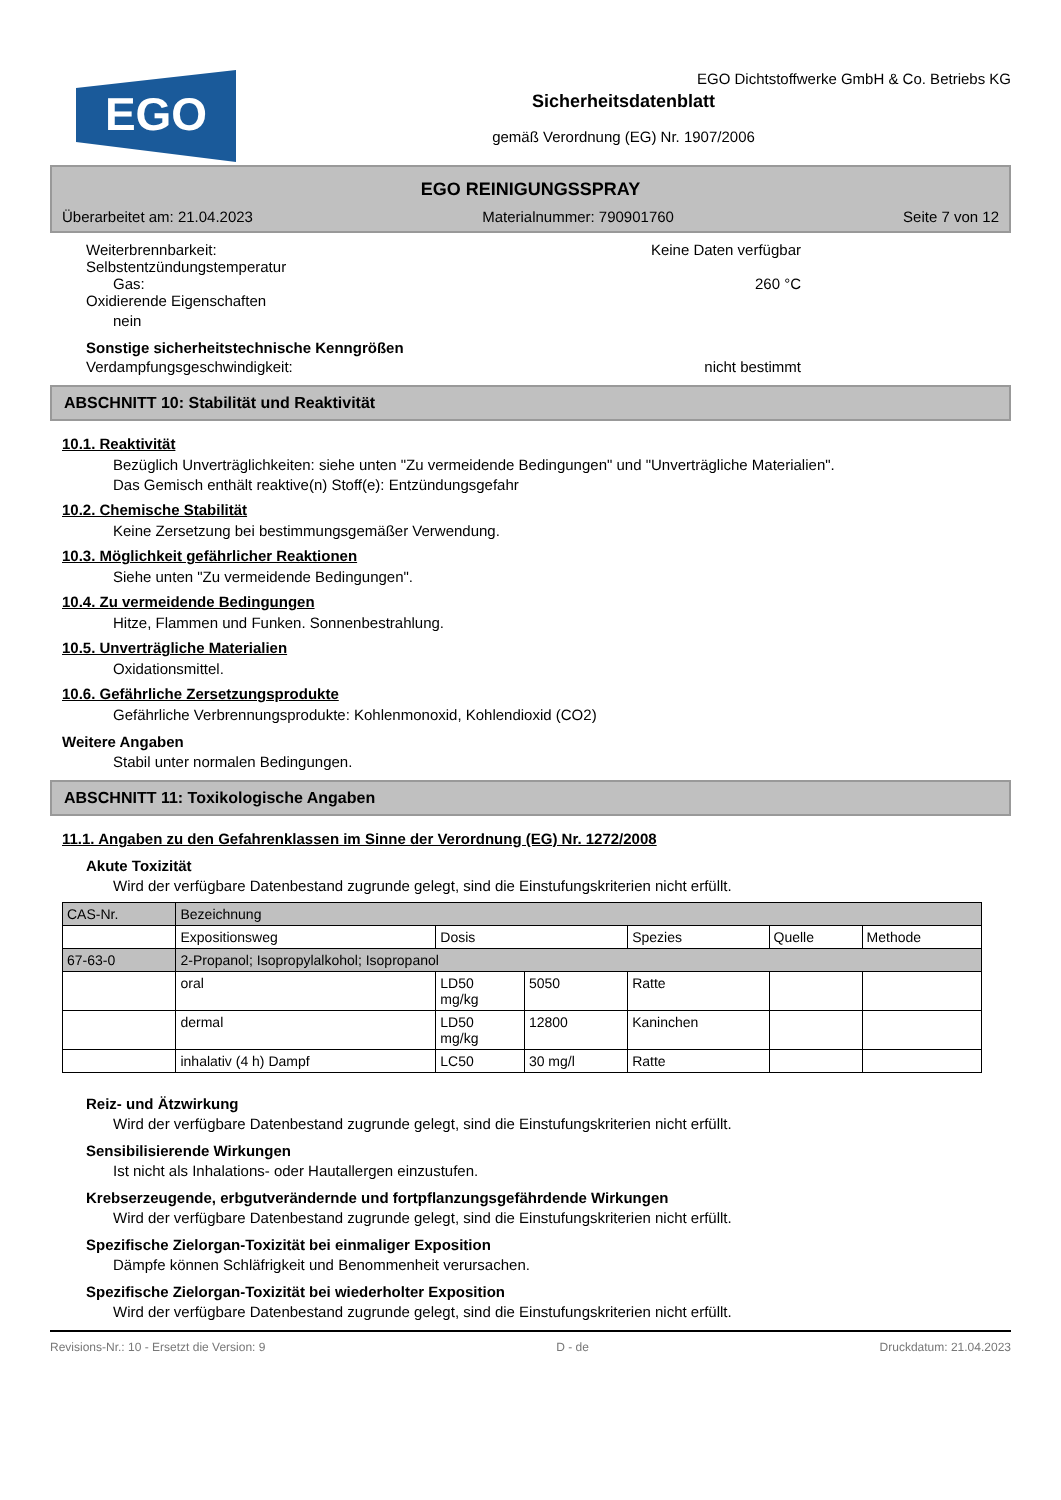EGO
EGO Dichtstoffwerke GmbH & Co. Betriebs KG
Sicherheitsdatenblatt
gemäß Verordnung (EG) Nr. 1907/2006
EGO REINIGUNGSSPRAY
Überarbeitet am: 21.04.2023 Materialnummer: 790901760 Seite 7 von 12
Weiterbrennbarkeit: Keine Daten verfügbar
Selbstentzündungstemperatur
Gas: 260 °C
Oxidierende Eigenschaften
nein
Sonstige sicherheitstechnische Kenngrößen
Verdampfungsgeschwindigkeit: nicht bestimmt
ABSCHNITT 10: Stabilität und Reaktivität
10.1. Reaktivität
Bezüglich Unverträglichkeiten: siehe unten "Zu vermeidende Bedingungen" und "Unverträgliche Materialien".
Das Gemisch enthält reaktive(n) Stoff(e): Entzündungsgefahr
10.2. Chemische Stabilität
Keine Zersetzung bei bestimmungsgemäßer Verwendung.
10.3. Möglichkeit gefährlicher Reaktionen
Siehe unten "Zu vermeidende Bedingungen".
10.4. Zu vermeidende Bedingungen
Hitze, Flammen und Funken. Sonnenbestrahlung.
10.5. Unverträgliche Materialien
Oxidationsmittel.
10.6. Gefährliche Zersetzungsprodukte
Gefährliche Verbrennungsprodukte: Kohlenmonoxid, Kohlendioxid (CO2)
Weitere Angaben
Stabil unter normalen Bedingungen.
ABSCHNITT 11: Toxikologische Angaben
11.1. Angaben zu den Gefahrenklassen im Sinne der Verordnung (EG) Nr. 1272/2008
Akute Toxizität
Wird der verfügbare Datenbestand zugrunde gelegt, sind die Einstufungskriterien nicht erfüllt.
| CAS-Nr. | Bezeichnung | | | | | |
| --- | --- | --- | --- | --- | --- | --- |
| | Expositionsweg | Dosis | | Spezies | Quelle | Methode |
| 67-63-0 | 2-Propanol; Isopropylalkohol; Isopropanol | | | | | |
| | oral | LD50 mg/kg | 5050 | Ratte | | |
| | dermal | LD50 mg/kg | 12800 | Kaninchen | | |
| | inhalativ (4 h) Dampf | LC50 | 30 mg/l | Ratte | | |
Reiz- und Ätzwirkung
Wird der verfügbare Datenbestand zugrunde gelegt, sind die Einstufungskriterien nicht erfüllt.
Sensibilisierende Wirkungen
Ist nicht als Inhalations- oder Hautallergen einzustufen.
Krebserzeugende, erbgutverändernde und fortpflanzungsgefährdende Wirkungen
Wird der verfügbare Datenbestand zugrunde gelegt, sind die Einstufungskriterien nicht erfüllt.
Spezifische Zielorgan-Toxizität bei einmaliger Exposition
Dämpfe können Schläfrigkeit und Benommenheit verursachen.
Spezifische Zielorgan-Toxizität bei wiederholter Exposition
Wird der verfügbare Datenbestand zugrunde gelegt, sind die Einstufungskriterien nicht erfüllt.
Revisions-Nr.: 10 - Ersetzt die Version: 9 D - de Druckdatum: 21.04.2023